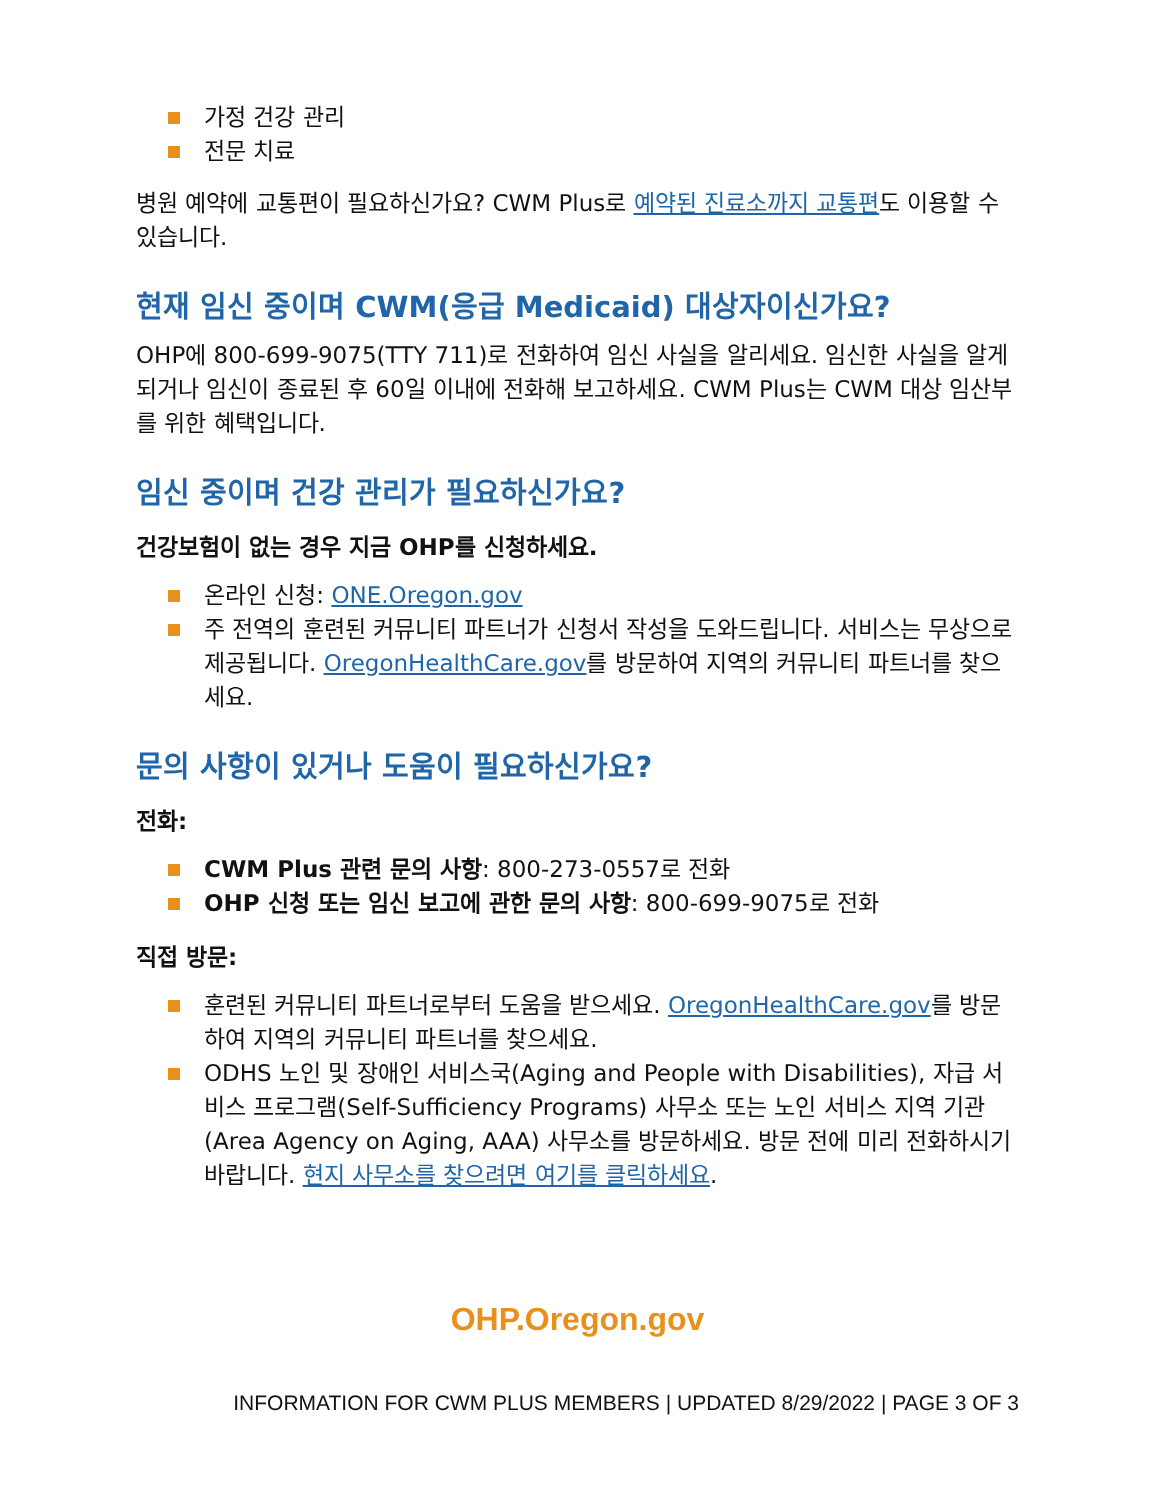가정 건강 관리
전문 치료
병원 예약에 교통편이 필요하신가요? CWM Plus로 예약된 진료소까지 교통편도 이용할 수 있습니다.
현재 임신 중이며 CWM(응급 Medicaid) 대상자이신가요?
OHP에 800-699-9075(TTY 711)로 전화하여 임신 사실을 알리세요. 임신한 사실을 알게 되거나 임신이 종료된 후 60일 이내에 전화해 보고하세요. CWM Plus는 CWM 대상 임산부를 위한 혜택입니다.
임신 중이며 건강 관리가 필요하신가요?
건강보험이 없는 경우 지금 OHP를 신청하세요.
온라인 신청: ONE.Oregon.gov
주 전역의 훈련된 커뮤니티 파트너가 신청서 작성을 도와드립니다. 서비스는 무상으로 제공됩니다. OregonHealthCare.gov를 방문하여 지역의 커뮤니티 파트너를 찾으세요.
문의 사항이 있거나 도움이 필요하신가요?
전화:
CWM Plus 관련 문의 사항: 800-273-0557로 전화
OHP 신청 또는 임신 보고에 관한 문의 사항: 800-699-9075로 전화
직접 방문:
훈련된 커뮤니티 파트너로부터 도움을 받으세요. OregonHealthCare.gov를 방문하여 지역의 커뮤니티 파트너를 찾으세요.
ODHS 노인 및 장애인 서비스국(Aging and People with Disabilities), 자급 서비스 프로그램(Self-Sufficiency Programs) 사무소 또는 노인 서비스 지역 기관(Area Agency on Aging, AAA) 사무소를 방문하세요. 방문 전에 미리 전화하시기 바랍니다. 현지 사무소를 찾으려면 여기를 클릭하세요.
OHP.Oregon.gov
INFORMATION FOR CWM PLUS MEMBERS | UPDATED 8/29/2022 | PAGE 3 OF 3